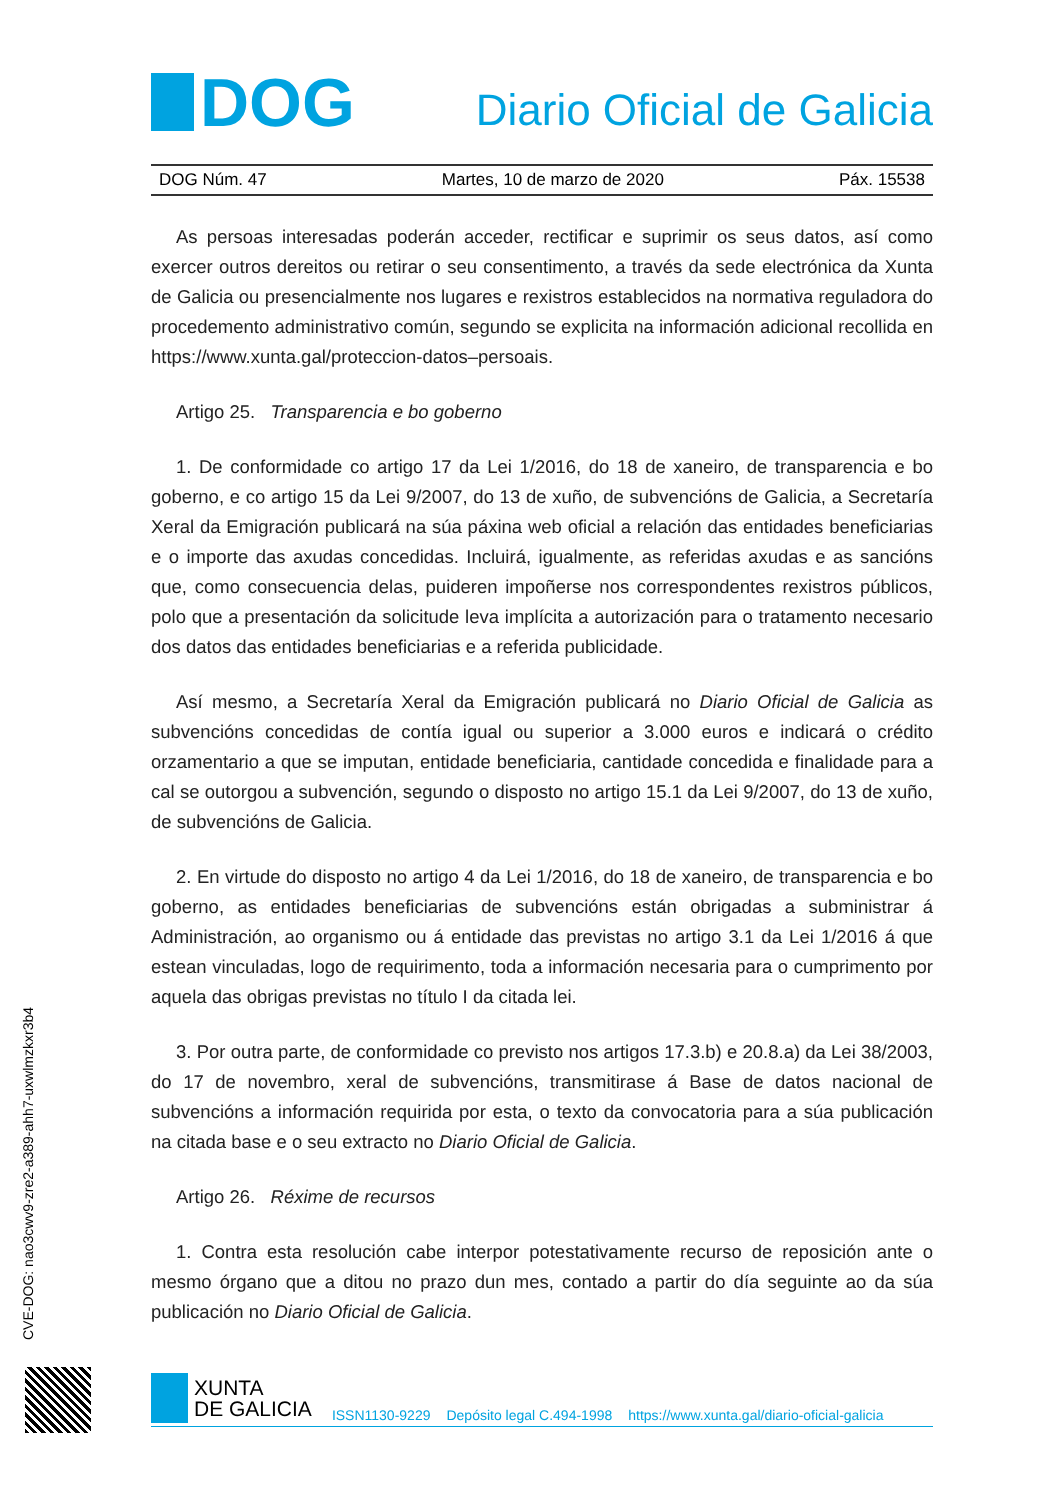DOG
Diario Oficial de Galicia
DOG Núm. 47 Martes, 10 de marzo de 2020 Páx. 15538
As persoas interesadas poderán acceder, rectificar e suprimir os seus datos, así como exercer outros dereitos ou retirar o seu consentimento, a través da sede electrónica da Xunta de Galicia ou presencialmente nos lugares e rexistros establecidos na normativa reguladora do procedemento administrativo común, segundo se explicita na información adicional recollida en https://www.xunta.gal/proteccion-datos–persoais.
Artigo 25. Transparencia e bo goberno
1. De conformidade co artigo 17 da Lei 1/2016, do 18 de xaneiro, de transparencia e bo goberno, e co artigo 15 da Lei 9/2007, do 13 de xuño, de subvencións de Galicia, a Secretaría Xeral da Emigración publicará na súa páxina web oficial a relación das entidades beneficiarias e o importe das axudas concedidas. Incluirá, igualmente, as referidas axudas e as sancións que, como consecuencia delas, puideren impoñerse nos correspondentes rexistros públicos, polo que a presentación da solicitude leva implícita a autorización para o tratamento necesario dos datos das entidades beneficiarias e a referida publicidade.
Así mesmo, a Secretaría Xeral da Emigración publicará no Diario Oficial de Galicia as subvencións concedidas de contía igual ou superior a 3.000 euros e indicará o crédito orzamentario a que se imputan, entidade beneficiaria, cantidade concedida e finalidade para a cal se outorgou a subvención, segundo o disposto no artigo 15.1 da Lei 9/2007, do 13 de xuño, de subvencións de Galicia.
2. En virtude do disposto no artigo 4 da Lei 1/2016, do 18 de xaneiro, de transparencia e bo goberno, as entidades beneficiarias de subvencións están obrigadas a subministrar á Administración, ao organismo ou á entidade das previstas no artigo 3.1 da Lei 1/2016 á que estean vinculadas, logo de requirimento, toda a información necesaria para o cumprimento por aquela das obrigas previstas no título I da citada lei.
3. Por outra parte, de conformidade co previsto nos artigos 17.3.b) e 20.8.a) da Lei 38/2003, do 17 de novembro, xeral de subvencións, transmitirase á Base de datos nacional de subvencións a información requirida por esta, o texto da convocatoria para a súa publicación na citada base e o seu extracto no Diario Oficial de Galicia.
Artigo 26. Réxime de recursos
1. Contra esta resolución cabe interpor potestativamente recurso de reposición ante o mesmo órgano que a ditou no prazo dun mes, contado a partir do día seguinte ao da súa publicación no Diario Oficial de Galicia.
CVE-DOG: nao3cwv9-zre2-a389-ahh7-uxwlmzkxr3b4
XUNTA
DE GALICIA
ISSN1130-9229 Depósito legal C.494-1998 https://www.xunta.gal/diario-oficial-galicia